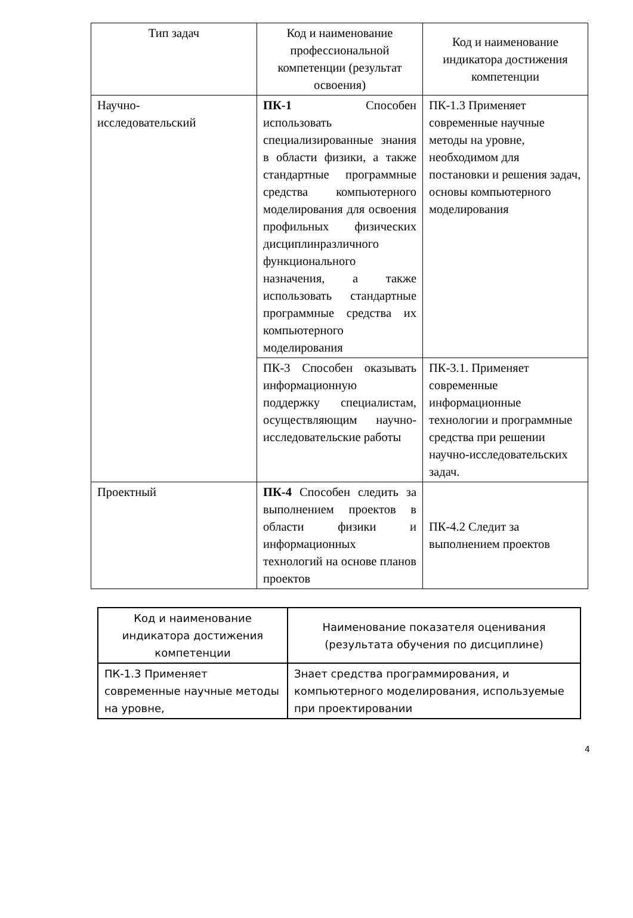| Тип задач | Код и наименование профессиональной компетенции (результат освоения) | Код и наименование индикатора достижения компетенции |
| --- | --- | --- |
| Научно- исследовательский | ПК-1 Способен использовать специализированные знания в области физики, а также стандартные программные средства компьютерного моделирования для освоения профильных физических дисциплинразличного функционального назначения, а также использовать стандартные программные средства их компьютерного моделирования | ПК-1.3 Применяет современные научные методы на уровне, необходимом для постановки и решения задач, основы компьютерного моделирования |
| | ПК-3 Способен оказывать информационную поддержку специалистам, осуществляющим научно-исследовательские работы | ПК-3.1. Применяет современные информационные технологии и программные средства при решении научно-исследовательских задач. |
| Проектный | ПК-4 Способен следить за выполнением проектов в области физики и информационных технологий на основе планов проектов | ПК-4.2 Следит за выполнением проектов |
| Код и наименование индикатора достижения компетенции | Наименование показателя оценивания (результата обучения по дисциплине) |
| --- | --- |
| ПК-1.3 Применяет современные научные методы на уровне, | Знает средства программирования, и компьютерного моделирования, используемые при проектировании |
4